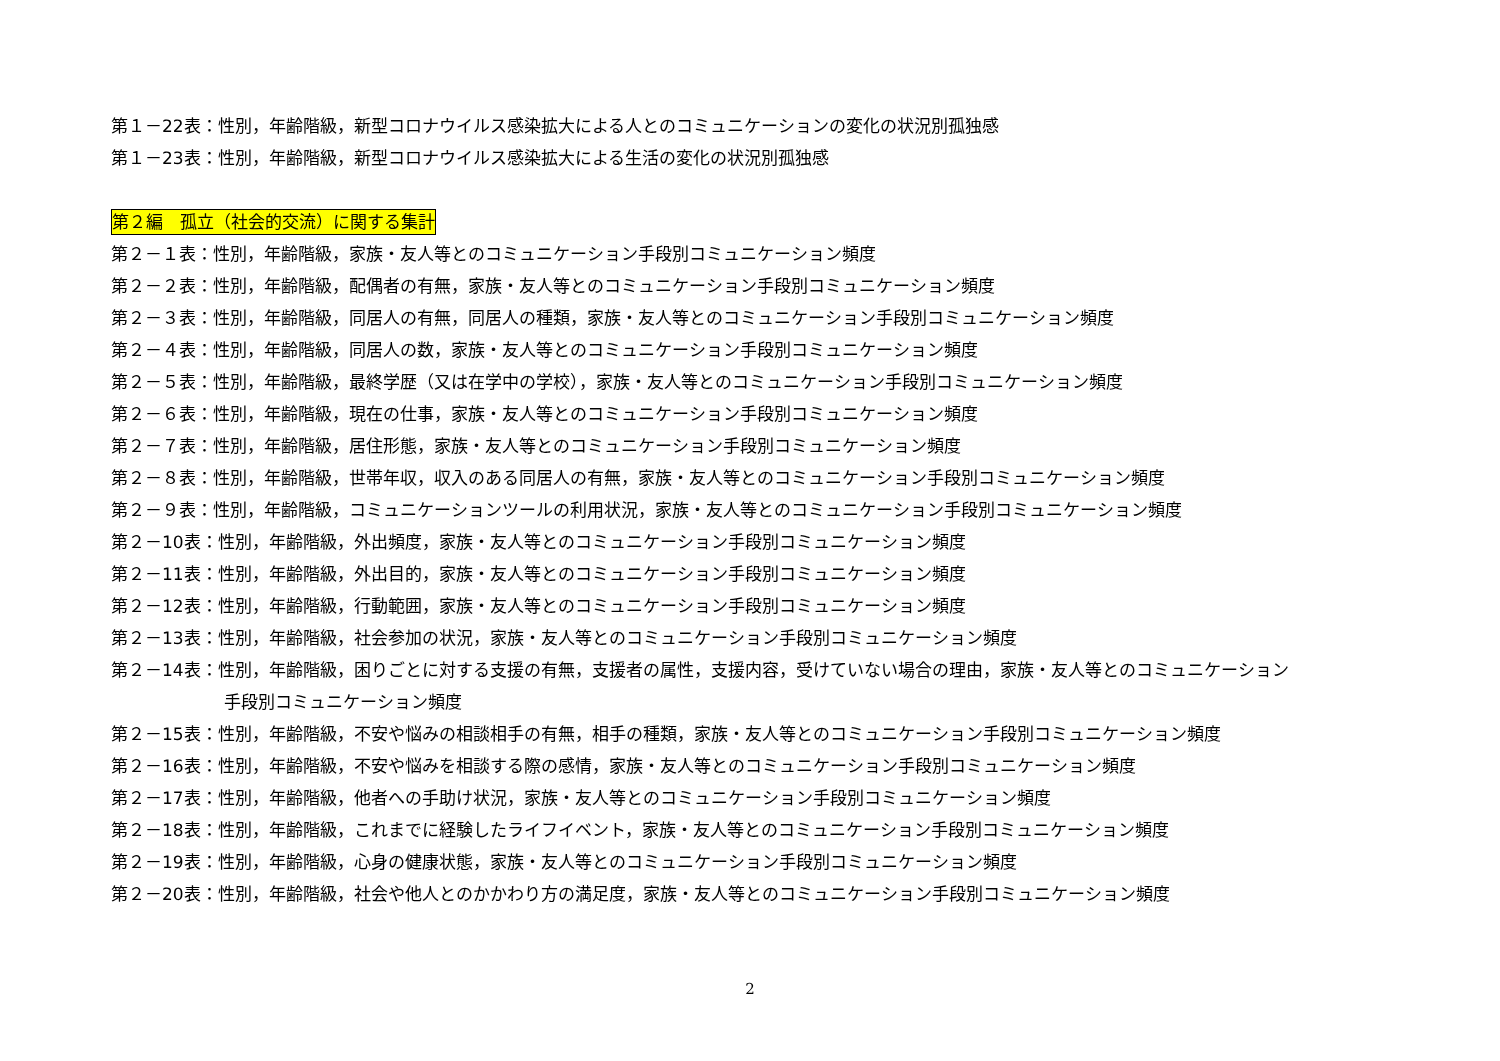第１－22表：性別，年齢階級，新型コロナウイルス感染拡大による人とのコミュニケーションの変化の状況別孤独感
第１－23表：性別，年齢階級，新型コロナウイルス感染拡大による生活の変化の状況別孤独感
第２編　孤立（社会的交流）に関する集計
第２－１表：性別，年齢階級，家族・友人等とのコミュニケーション手段別コミュニケーション頻度
第２－２表：性別，年齢階級，配偶者の有無，家族・友人等とのコミュニケーション手段別コミュニケーション頻度
第２－３表：性別，年齢階級，同居人の有無，同居人の種類，家族・友人等とのコミュニケーション手段別コミュニケーション頻度
第２－４表：性別，年齢階級，同居人の数，家族・友人等とのコミュニケーション手段別コミュニケーション頻度
第２－５表：性別，年齢階級，最終学歴（又は在学中の学校），家族・友人等とのコミュニケーション手段別コミュニケーション頻度
第２－６表：性別，年齢階級，現在の仕事，家族・友人等とのコミュニケーション手段別コミュニケーション頻度
第２－７表：性別，年齢階級，居住形態，家族・友人等とのコミュニケーション手段別コミュニケーション頻度
第２－８表：性別，年齢階級，世帯年収，収入のある同居人の有無，家族・友人等とのコミュニケーション手段別コミュニケーション頻度
第２－９表：性別，年齢階級，コミュニケーションツールの利用状況，家族・友人等とのコミュニケーション手段別コミュニケーション頻度
第２－10表：性別，年齢階級，外出頻度，家族・友人等とのコミュニケーション手段別コミュニケーション頻度
第２－11表：性別，年齢階級，外出目的，家族・友人等とのコミュニケーション手段別コミュニケーション頻度
第２－12表：性別，年齢階級，行動範囲，家族・友人等とのコミュニケーション手段別コミュニケーション頻度
第２－13表：性別，年齢階級，社会参加の状況，家族・友人等とのコミュニケーション手段別コミュニケーション頻度
第２－14表：性別，年齢階級，困りごとに対する支援の有無，支援者の属性，支援内容，受けていない場合の理由，家族・友人等とのコミュニケーション
手段別コミュニケーション頻度
第２－15表：性別，年齢階級，不安や悩みの相談相手の有無，相手の種類，家族・友人等とのコミュニケーション手段別コミュニケーション頻度
第２－16表：性別，年齢階級，不安や悩みを相談する際の感情，家族・友人等とのコミュニケーション手段別コミュニケーション頻度
第２－17表：性別，年齢階級，他者への手助け状況，家族・友人等とのコミュニケーション手段別コミュニケーション頻度
第２－18表：性別，年齢階級，これまでに経験したライフイベント，家族・友人等とのコミュニケーション手段別コミュニケーション頻度
第２－19表：性別，年齢階級，心身の健康状態，家族・友人等とのコミュニケーション手段別コミュニケーション頻度
第２－20表：性別，年齢階級，社会や他人とのかかわり方の満足度，家族・友人等とのコミュニケーション手段別コミュニケーション頻度
2